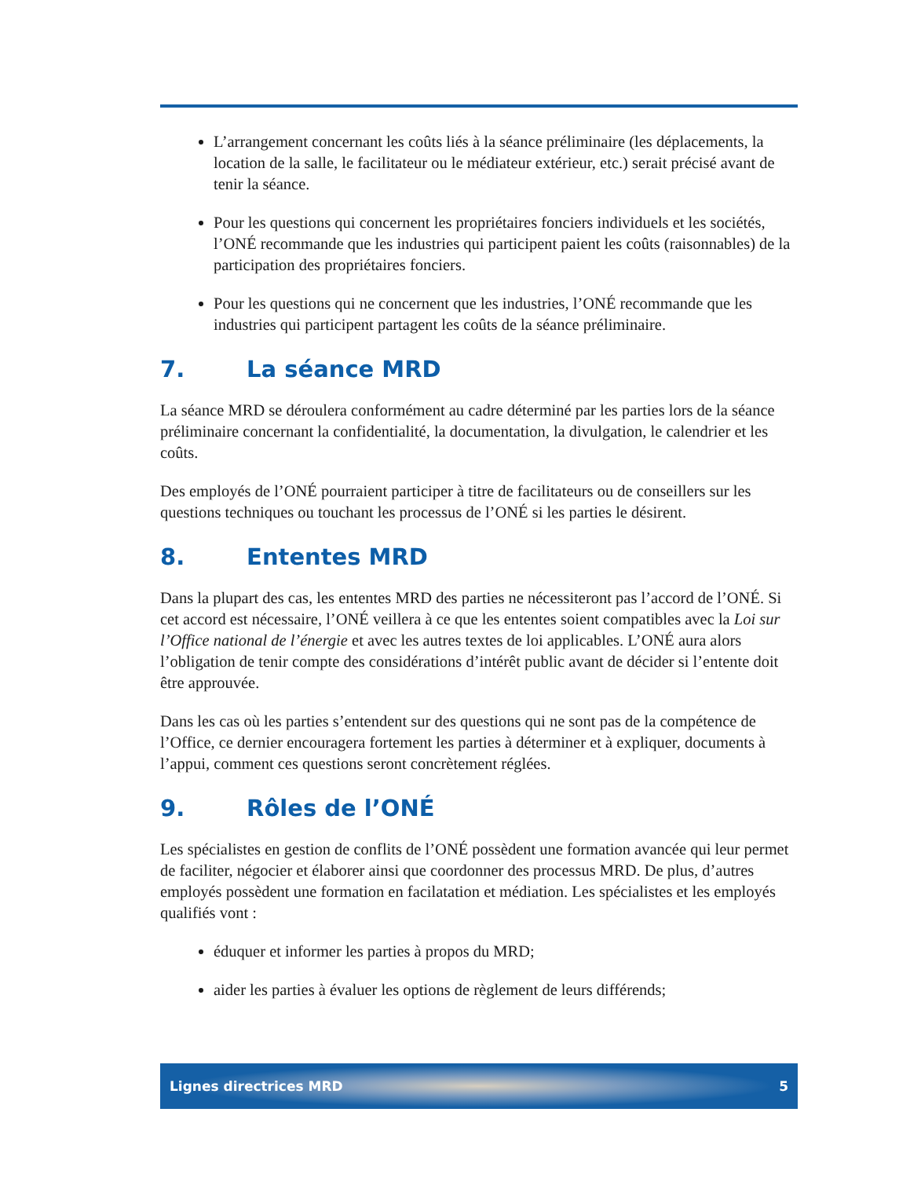L’arrangement concernant les coûts liés à la séance préliminaire (les déplacements, la location de la salle, le facilitateur ou le médiateur extérieur, etc.) serait précisé avant de tenir la séance.
Pour les questions qui concernent les propriétaires fonciers individuels et les sociétés, l’ONÉ recommande que les industries qui participent paient les coûts (raisonnables) de la participation des propriétaires fonciers.
Pour les questions qui ne concernent que les industries, l’ONÉ recommande que les industries qui participent partagent les coûts de la séance préliminaire.
7. La séance MRD
La séance MRD se déroulera conformément au cadre déterminé par les parties lors de la séance préliminaire concernant la confidentialité, la documentation, la divulgation, le calendrier et les coûts.
Des employés de l’ONÉ pourraient participer à titre de facilitateurs ou de conseillers sur les questions techniques ou touchant les processus de l’ONÉ si les parties le désirent.
8. Ententes MRD
Dans la plupart des cas, les ententes MRD des parties ne nécessiteront pas l’accord de l’ONÉ. Si cet accord est nécessaire, l’ONÉ veillera à ce que les ententes soient compatibles avec la Loi sur l’Office national de l’énergie et avec les autres textes de loi applicables. L’ONÉ aura alors l’obligation de tenir compte des considérations d’intérêt public avant de décider si l’entente doit être approuvée.
Dans les cas où les parties s’entendent sur des questions qui ne sont pas de la compétence de l’Office, ce dernier encouragera fortement les parties à déterminer et à expliquer, documents à l’appui, comment ces questions seront concrètement réglées.
9. Rôles de l’ONÉ
Les spécialistes en gestion de conflits de l’ONÉ possèdent une formation avancée qui leur permet de faciliter, négocier et élaborer ainsi que coordonner des processus MRD. De plus, d’autres employés possèdent une formation en facilatation et médiation. Les spécialistes et les employés qualifiés vont :
éduquer et informer les parties à propos du MRD;
aider les parties à évaluer les options de règlement de leurs différends;
Lignes directrices MRD 5